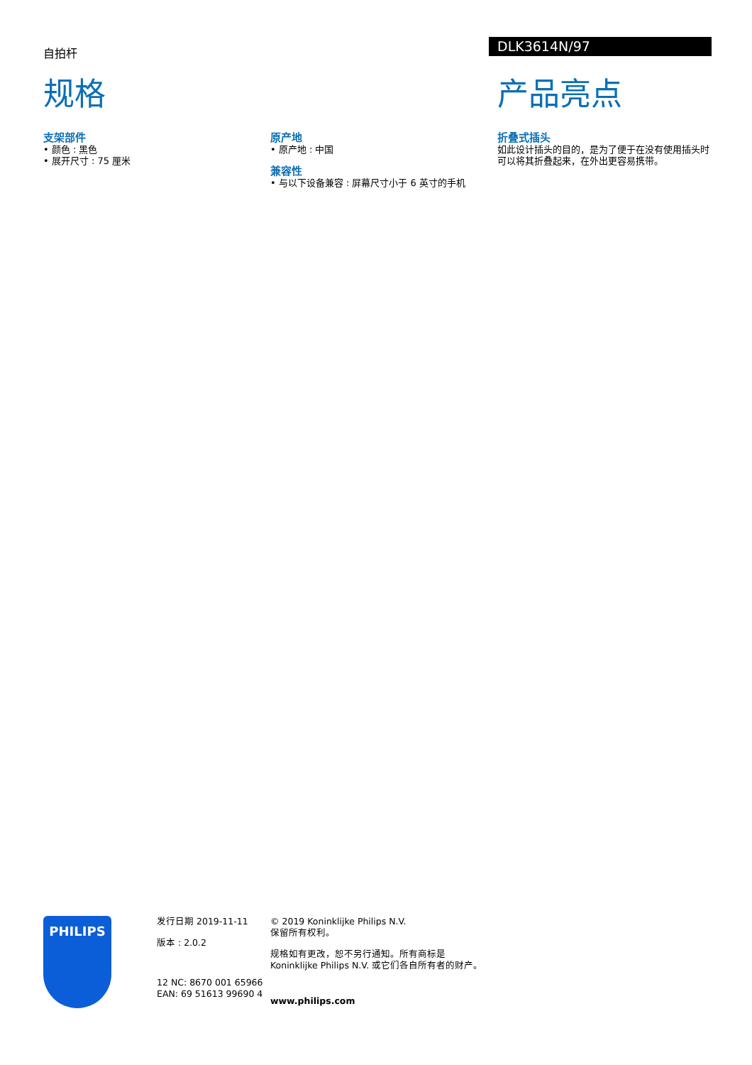自拍杆
DLK3614N/97
规格
支架部件
• 颜色 : 黑色
• 展开尺寸 : 75 厘米
原产地
• 原产地 : 中国
兼容性
• 与以下设备兼容 : 屏幕尺寸小于 6 英寸的手机
产品亮点
折叠式插头
如此设计插头的目的，是为了便于在没有使用插头时可以将其折叠起来，在外出更容易携带。
PHILIPS
发行日期 2019-11-11
版本 : 2.0.2
12 NC: 8670 001 65966
EAN: 69 51613 99690 4
© 2019 Koninklijke Philips N.V.
保留所有权利。
规格如有更改，恕不另行通知。所有商标是 Koninklijke Philips N.V. 或它们各自所有者的财产。
www.philips.com